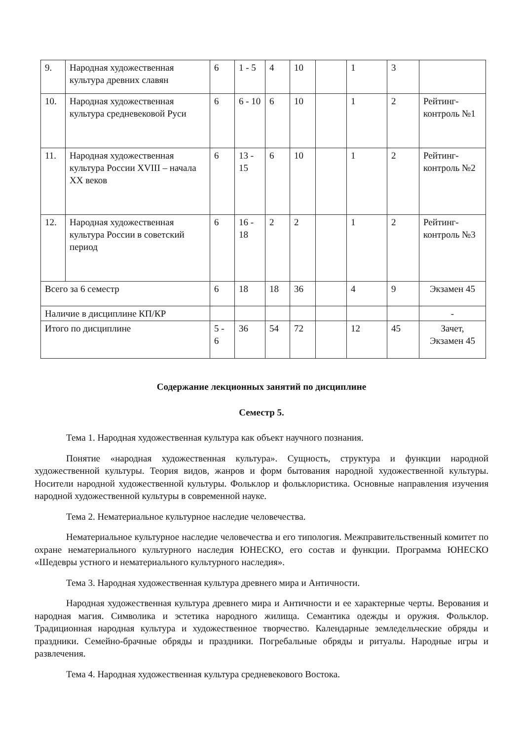| 9. | Народная художественная культура древних славян | 6 | 1 - 5 | 4 | 10 | | 1 | 3 | |
| 10. | Народная художественная культура средневековой Руси | 6 | 6 - 10 | 6 | 10 | | 1 | 2 | Рейтинг-контроль №1 |
| 11. | Народная художественная культура России XVIII – начала XX веков | 6 | 13 - 15 | 6 | 10 | | 1 | 2 | Рейтинг-контроль №2 |
| 12. | Народная художественная культура России в советский период | 6 | 16 - 18 | 2 | 2 | | 1 | 2 | Рейтинг-контроль №3 |
| Всего за 6 семестр | | 6 | 18 | 18 | 36 | | 4 | 9 | Экзамен 45 |
| Наличие в дисциплине КП/КР | | | | | | | | | - |
| Итого по дисциплине | | 5 - 6 | 36 | 54 | 72 | | 12 | 45 | Зачет, Экзамен 45 |
Содержание лекционных занятий по дисциплине
Семестр 5.
Тема 1. Народная художественная культура как объект научного познания.
Понятие «народная художественная культура». Сущность, структура и функции народной художественной культуры. Теория видов, жанров и форм бытования народной художественной культуры. Носители народной художественной культуры. Фольклор и фольклористика. Основные направления изучения народной художественной культуры в современной науке.
Тема 2. Нематериальное культурное наследие человечества.
Нематериальное культурное наследие человечества и его типология. Межправительственный комитет по охране нематериального культурного наследия ЮНЕСКО, его состав и функции. Программа ЮНЕСКО «Шедевры устного и нематериального культурного наследия».
Тема 3. Народная художественная культура древнего мира и Античности.
Народная художественная культура древнего мира и Античности и ее характерные черты. Верования и народная магия. Символика и эстетика народного жилища. Семантика одежды и оружия. Фольклор. Традиционная народная культура и художественное творчество. Календарные земледельческие обряды и праздники. Семейно-брачные обряды и праздники. Погребальные обряды и ритуалы. Народные игры и развлечения.
Тема 4. Народная художественная культура средневекового Востока.